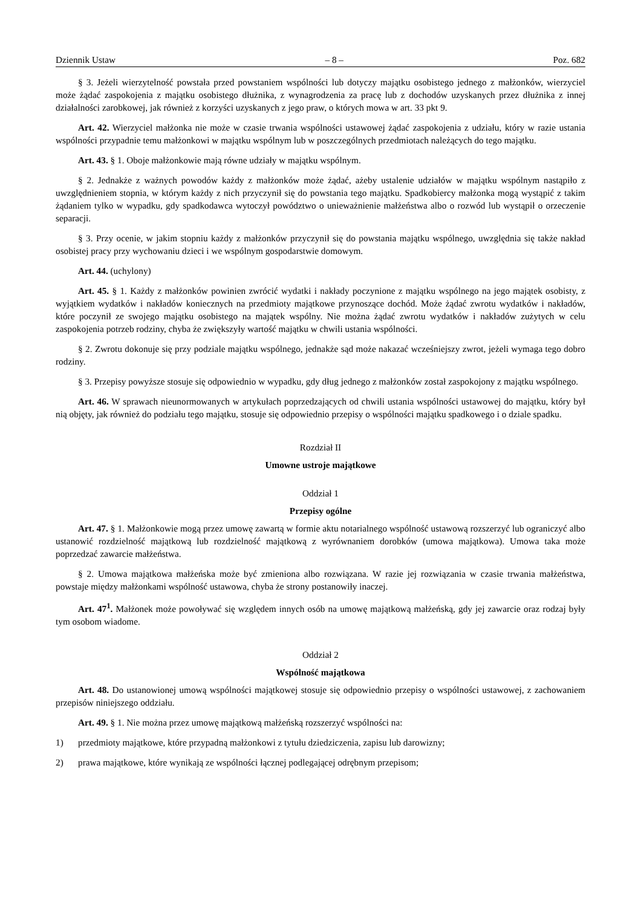Dziennik Ustaw – 8 – Poz. 682
§ 3. Jeżeli wierzytelność powstała przed powstaniem wspólności lub dotyczy majątku osobistego jednego z małżonków, wierzyciel może żądać zaspokojenia z majątku osobistego dłużnika, z wynagrodzenia za pracę lub z dochodów uzyskanych przez dłużnika z innej działalności zarobkowej, jak również z korzyści uzyskanych z jego praw, o których mowa w art. 33 pkt 9.
Art. 42. Wierzyciel małżonka nie może w czasie trwania wspólności ustawowej żądać zaspokojenia z udziału, który w razie ustania wspólności przypadnie temu małżonkowi w majątku wspólnym lub w poszczególnych przedmiotach należących do tego majątku.
Art. 43. § 1. Oboje małżonkowie mają równe udziały w majątku wspólnym.
§ 2. Jednakże z ważnych powodów każdy z małżonków może żądać, ażeby ustalenie udziałów w majątku wspólnym nastąpiło z uwzględnieniem stopnia, w którym każdy z nich przyczynił się do powstania tego majątku. Spadkobiercy małżonka mogą wystąpić z takim żądaniem tylko w wypadku, gdy spadkodawca wytoczył powództwo o unieważnienie małżeństwa albo o rozwód lub wystąpił o orzeczenie separacji.
§ 3. Przy ocenie, w jakim stopniu każdy z małżonków przyczynił się do powstania majątku wspólnego, uwzględnia się także nakład osobistej pracy przy wychowaniu dzieci i we wspólnym gospodarstwie domowym.
Art. 44. (uchylony)
Art. 45. § 1. Każdy z małżonków powinien zwrócić wydatki i nakłady poczynione z majątku wspólnego na jego majątek osobisty, z wyjątkiem wydatków i nakładów koniecznych na przedmioty majątkowe przynoszące dochód. Może żądać zwrotu wydatków i nakładów, które poczynił ze swojego majątku osobistego na majątek wspólny. Nie można żądać zwrotu wydatków i nakładów zużytych w celu zaspokojenia potrzeb rodziny, chyba że zwiększyły wartość majątku w chwili ustania wspólności.
§ 2. Zwrotu dokonuje się przy podziale majątku wspólnego, jednakże sąd może nakazać wcześniejszy zwrot, jeżeli wymaga tego dobro rodziny.
§ 3. Przepisy powyższe stosuje się odpowiednio w wypadku, gdy dług jednego z małżonków został zaspokojony z majątku wspólnego.
Art. 46. W sprawach nieunormowanych w artykułach poprzedzających od chwili ustania wspólności ustawowej do majątku, który był nią objęty, jak również do podziału tego majątku, stosuje się odpowiednio przepisy o wspólności majątku spadkowego i o dziale spadku.
Rozdział II
Umowne ustroje majątkowe
Oddział 1
Przepisy ogólne
Art. 47. § 1. Małżonkowie mogą przez umowę zawartą w formie aktu notarialnego wspólność ustawową rozszerzyć lub ograniczyć albo ustanowić rozdzielność majątkową lub rozdzielność majątkową z wyrównaniem dorobków (umowa majątkowa). Umowa taka może poprzedzać zawarcie małżeństwa.
§ 2. Umowa majątkowa małżeńska może być zmieniona albo rozwiązana. W razie jej rozwiązania w czasie trwania małżeństwa, powstaje między małżonkami wspólność ustawowa, chyba że strony postanowiły inaczej.
Art. 47<sup>1</sup>. Małżonek może powoływać się względem innych osób na umowę majątkową małżeńską, gdy jej zawarcie oraz rodzaj były tym osobom wiadome.
Oddział 2
Wspólność majątkowa
Art. 48. Do ustanowionej umową wspólności majątkowej stosuje się odpowiednio przepisy o wspólności ustawowej, z zachowaniem przepisów niniejszego oddziału.
Art. 49. § 1. Nie można przez umowę majątkową małżeńską rozszerzyć wspólności na:
1) przedmioty majątkowe, które przypadną małżonkowi z tytułu dziedziczenia, zapisu lub darowizny;
2) prawa majątkowe, które wynikają ze wspólności łącznej podlegającej odrębnym przepisom;